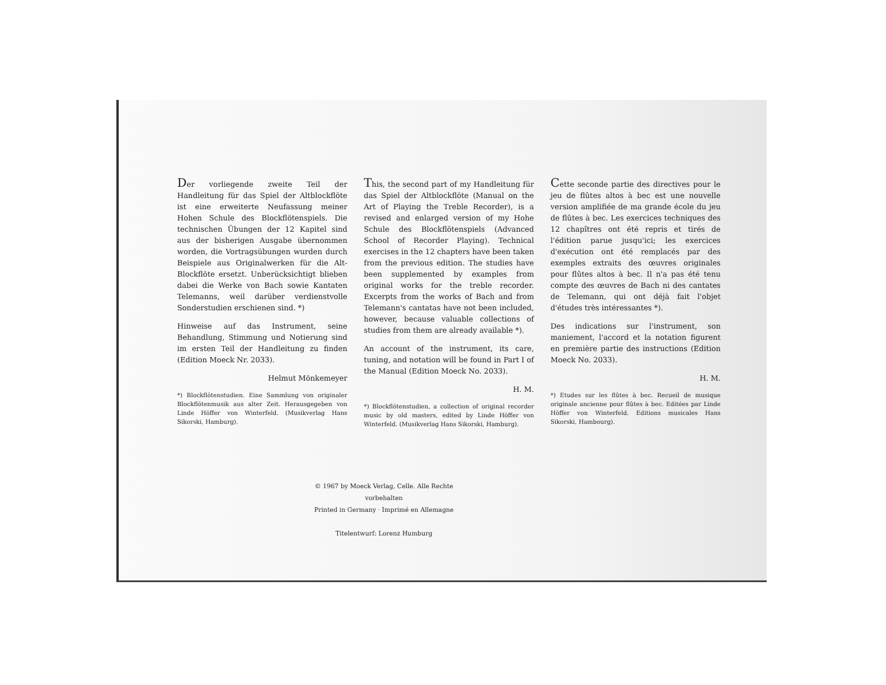Der vorliegende zweite Teil der Handleitung für das Spiel der Altblockflöte ist eine erweiterte Neufassung meiner Hohen Schule des Blockflötenspiels. Die technischen Übungen der 12 Kapitel sind aus der bisherigen Ausgabe übernommen worden, die Vortragsübungen wurden durch Beispiele aus Originalwerken für die Alt-Blockflöte ersetzt. Unberücksichtigt blieben dabei die Werke von Bach sowie Kantaten Telemanns, weil darüber verdienstvolle Sonderstudien erschienen sind. *)
Hinweise auf das Instrument, seine Behandlung, Stimmung und Notierung sind im ersten Teil der Handleitung zu finden (Edition Moeck Nr. 2033).
Helmut Mönkemeyer
*) Blockflötenstudien. Eine Sammlung von originaler Blockflötenmusik aus alter Zeit. Herausgegeben von Linde Höffer von Winterfeld. (Musikverlag Hans Sikorski, Hamburg).
This, the second part of my Handleitung für das Spiel der Altblockflöte (Manual on the Art of Playing the Treble Recorder), is a revised and enlarged version of my Hohe Schule des Blockflötenspiels (Advanced School of Recorder Playing). Technical exercises in the 12 chapters have been taken from the previous edition. The studies have been supplemented by examples from original works for the treble recorder. Excerpts from the works of Bach and from Telemann's cantatas have not been included, however, because valuable collections of studies from them are already available *).
An account of the instrument, its care, tuning, and notation will be found in Part I of the Manual (Edition Moeck No. 2033).
H. M.
*) Blockflötenstudien, a collection of original recorder music by old masters, edited by Linde Höffer von Winterfeld. (Musikverlag Hans Sikorski, Hamburg).
Cette seconde partie des directives pour le jeu de flûtes altos à bec est une nouvelle version amplifiée de ma grande école du jeu de flûtes à bec. Les exercices techniques des 12 chapîtres ont été repris et tirés de l'édition parue jusqu'ici; les exercices d'exécution ont été remplacés par des exemples extraits des œuvres originales pour flûtes altos à bec. Il n'a pas été tenu compte des œuvres de Bach ni des cantates de Telemann, qui ont déjà fait l'objet d'études très intéressantes *).
Des indications sur l'instrument, son maniement, l'accord et la notation figurent en première partie des instructions (Edition Moeck No. 2033).
H. M.
*) Etudes sur les flûtes à bec. Recueil de musique originale ancienne pour flûtes à bec. Editées par Linde Höffer von Winterfeld. Editions musicales Hans Sikorski, Hambourg).
© 1967 by Moeck Verlag, Celle. Alle Rechte vorbehalten
Printed in Germany · Imprimé en Allemagne
Titelentwurf: Lorenz Humburg